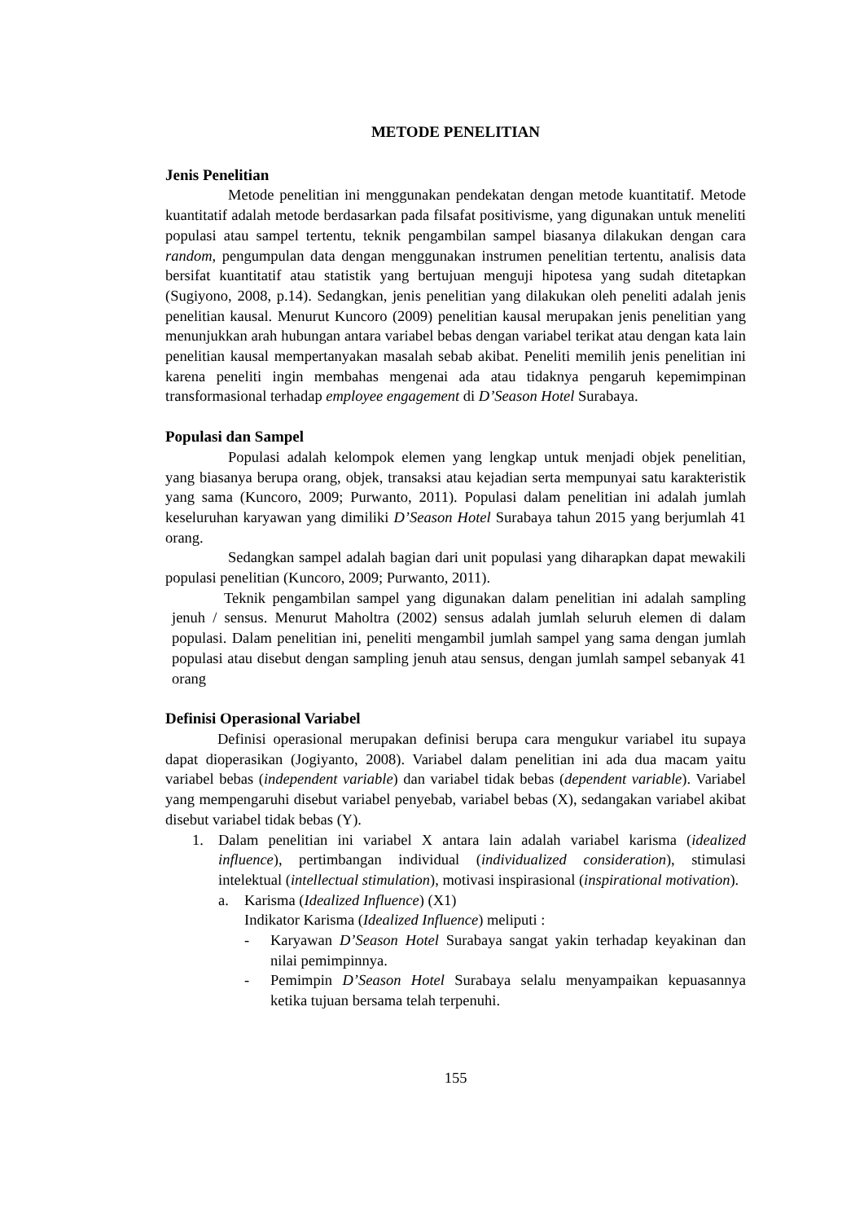METODE PENELITIAN
Jenis Penelitian
Metode penelitian ini menggunakan pendekatan dengan metode kuantitatif. Metode kuantitatif adalah metode berdasarkan pada filsafat positivisme, yang digunakan untuk meneliti populasi atau sampel tertentu, teknik pengambilan sampel biasanya dilakukan dengan cara random, pengumpulan data dengan menggunakan instrumen penelitian tertentu, analisis data bersifat kuantitatif atau statistik yang bertujuan menguji hipotesa yang sudah ditetapkan (Sugiyono, 2008, p.14). Sedangkan, jenis penelitian yang dilakukan oleh peneliti adalah jenis penelitian kausal. Menurut Kuncoro (2009) penelitian kausal merupakan jenis penelitian yang menunjukkan arah hubungan antara variabel bebas dengan variabel terikat atau dengan kata lain penelitian kausal mempertanyakan masalah sebab akibat. Peneliti memilih jenis penelitian ini karena peneliti ingin membahas mengenai ada atau tidaknya pengaruh kepemimpinan transformasional terhadap employee engagement di D’Season Hotel Surabaya.
Populasi dan Sampel
Populasi adalah kelompok elemen yang lengkap untuk menjadi objek penelitian, yang biasanya berupa orang, objek, transaksi atau kejadian serta mempunyai satu karakteristik yang sama (Kuncoro, 2009; Purwanto, 2011). Populasi dalam penelitian ini adalah jumlah keseluruhan karyawan yang dimiliki D’Season Hotel Surabaya tahun 2015 yang berjumlah 41 orang.
Sedangkan sampel adalah bagian dari unit populasi yang diharapkan dapat mewakili populasi penelitian (Kuncoro, 2009; Purwanto, 2011).
Teknik pengambilan sampel yang digunakan dalam penelitian ini adalah sampling jenuh / sensus. Menurut Maholtra (2002) sensus adalah jumlah seluruh elemen di dalam populasi. Dalam penelitian ini, peneliti mengambil jumlah sampel yang sama dengan jumlah populasi atau disebut dengan sampling jenuh atau sensus, dengan jumlah sampel sebanyak 41 orang
Definisi Operasional Variabel
Definisi operasional merupakan definisi berupa cara mengukur variabel itu supaya dapat dioperasikan (Jogiyanto, 2008). Variabel dalam penelitian ini ada dua macam yaitu variabel bebas (independent variable) dan variabel tidak bebas (dependent variable). Variabel yang mempengaruhi disebut variabel penyebab, variabel bebas (X), sedangakan variabel akibat disebut variabel tidak bebas (Y).
1. Dalam penelitian ini variabel X antara lain adalah variabel karisma (idealized influence), pertimbangan individual (individualized consideration), stimulasi intelektual (intellectual stimulation), motivasi inspirasional (inspirational motivation).
a. Karisma (Idealized Influence) (X1)
Indikator Karisma (Idealized Influence) meliputi :
- Karyawan D’Season Hotel Surabaya sangat yakin terhadap keyakinan dan nilai pemimpinnya.
- Pemimpin D’Season Hotel Surabaya selalu menyampaikan kepuasannya ketika tujuan bersama telah terpenuhi.
155